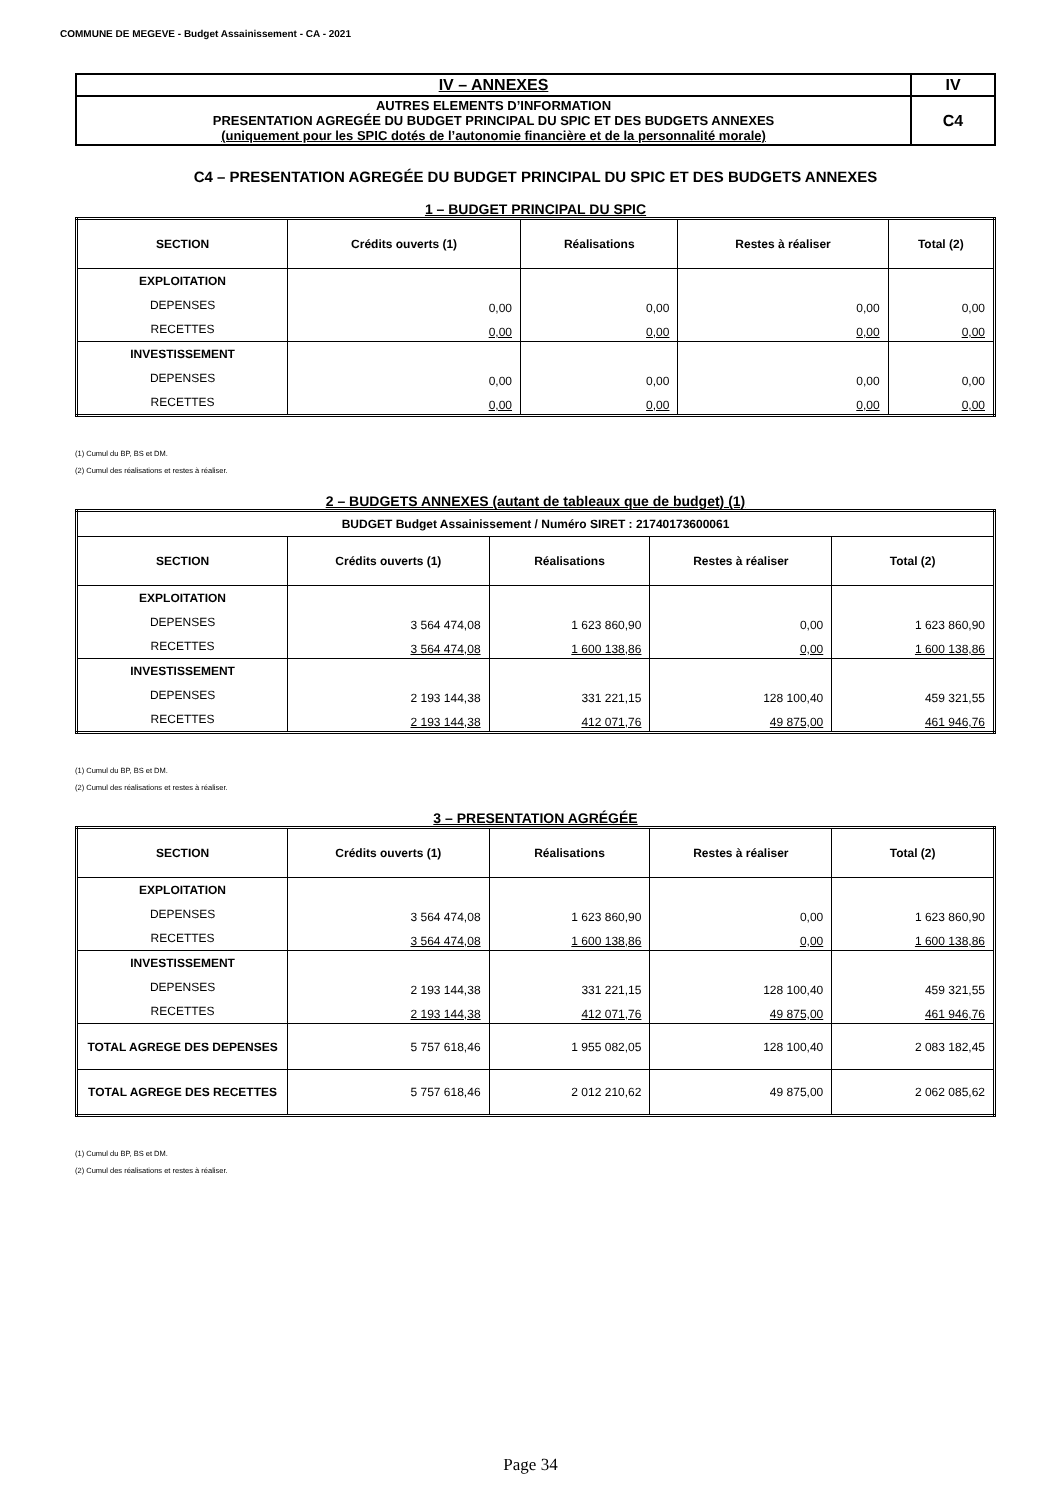COMMUNE DE MEGEVE - Budget Assainissement - CA - 2021
| IV – ANNEXES | IV |
| AUTRES ELEMENTS D’INFORMATION PRESENTATION AGREGÉE DU BUDGET PRINCIPAL DU SPIC ET DES BUDGETS ANNEXES (uniquement pour les SPIC dotés de l’autonomie financière et de la personnalité morale) | C4 |
C4 – PRESENTATION AGREGÉE DU BUDGET PRINCIPAL DU SPIC ET DES BUDGETS ANNEXES
1 – BUDGET PRINCIPAL DU SPIC
| SECTION | Crédits ouverts (1) | Réalisations | Restes à réaliser | Total (2) |
| --- | --- | --- | --- | --- |
| EXPLOITATION | | | | |
| DEPENSES | 0,00 | 0,00 | 0,00 | 0,00 |
| RECETTES | 0,00 | 0,00 | 0,00 | 0,00 |
| INVESTISSEMENT | | | | |
| DEPENSES | 0,00 | 0,00 | 0,00 | 0,00 |
| RECETTES | 0,00 | 0,00 | 0,00 | 0,00 |
(1) Cumul du BP, BS et DM.
(2) Cumul des réalisations et restes à réaliser.
2 – BUDGETS ANNEXES (autant de tableaux que de budget) (1)
| BUDGET Budget Assainissement / Numéro SIRET : 21740173600061 | | | | |
| SECTION | Crédits ouverts (1) | Réalisations | Restes à réaliser | Total (2) |
| EXPLOITATION | | | | |
| DEPENSES | 3 564 474,08 | 1 623 860,90 | 0,00 | 1 623 860,90 |
| RECETTES | 3 564 474,08 | 1 600 138,86 | 0,00 | 1 600 138,86 |
| INVESTISSEMENT | | | | |
| DEPENSES | 2 193 144,38 | 331 221,15 | 128 100,40 | 459 321,55 |
| RECETTES | 2 193 144,38 | 412 071,76 | 49 875,00 | 461 946,76 |
(1) Cumul du BP, BS et DM.
(2) Cumul des réalisations et restes à réaliser.
3 – PRESENTATION AGRÉGÉE
| SECTION | Crédits ouverts (1) | Réalisations | Restes à réaliser | Total (2) |
| --- | --- | --- | --- | --- |
| EXPLOITATION | | | | |
| DEPENSES | 3 564 474,08 | 1 623 860,90 | 0,00 | 1 623 860,90 |
| RECETTES | 3 564 474,08 | 1 600 138,86 | 0,00 | 1 600 138,86 |
| INVESTISSEMENT | | | | |
| DEPENSES | 2 193 144,38 | 331 221,15 | 128 100,40 | 459 321,55 |
| RECETTES | 2 193 144,38 | 412 071,76 | 49 875,00 | 461 946,76 |
| TOTAL AGREGE DES DEPENSES | 5 757 618,46 | 1 955 082,05 | 128 100,40 | 2 083 182,45 |
| TOTAL AGREGE DES RECETTES | 5 757 618,46 | 2 012 210,62 | 49 875,00 | 2 062 085,62 |
(1) Cumul du BP, BS et DM.
(2) Cumul des réalisations et restes à réaliser.
Page 34